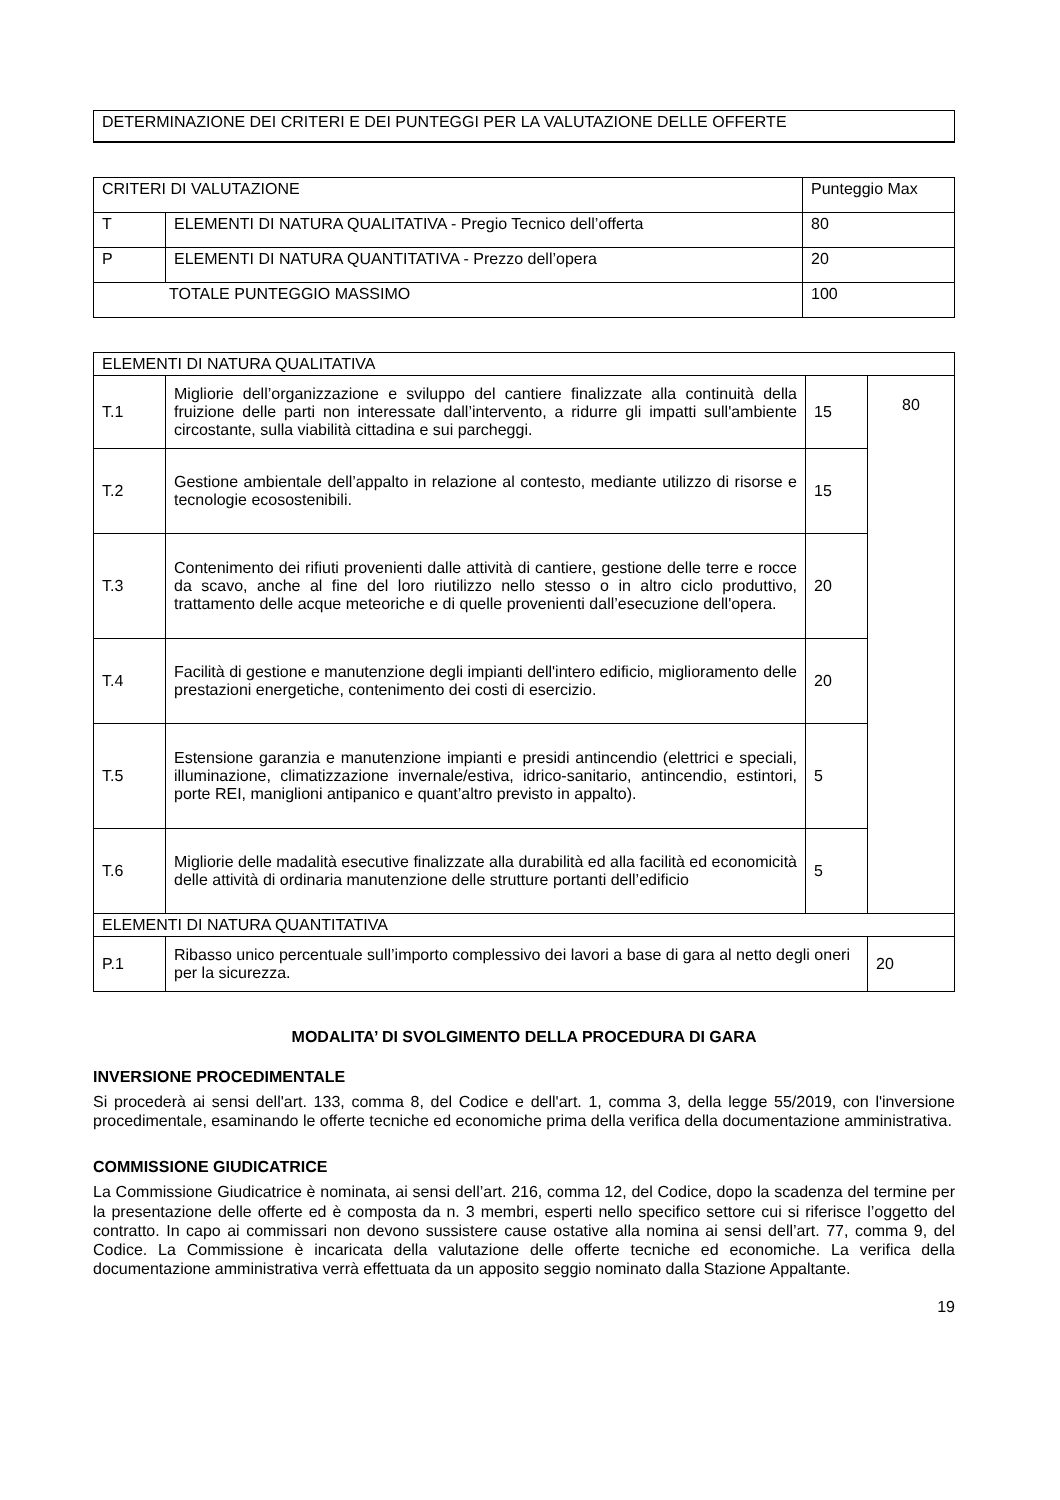DETERMINAZIONE DEI CRITERI E DEI PUNTEGGI PER LA VALUTAZIONE DELLE OFFERTE
| CRITERI DI VALUTAZIONE | | Punteggio Max |
| T | ELEMENTI DI NATURA QUALITATIVA - Pregio Tecnico dell’offerta | 80 |
| P | ELEMENTI DI NATURA QUANTITATIVA - Prezzo dell’opera | 20 |
| TOTALE PUNTEGGIO MASSIMO | | 100 |
| ELEMENTI DI NATURA QUALITATIVA | | | |
| T.1 | Migliorie dell’organizzazione e sviluppo del cantiere finalizzate alla continuità della fruizione delle parti non interessate dall’intervento, a ridurre gli impatti sull'ambiente circostante, sulla viabilità cittadina e sui parcheggi. | 15 | 80 |
| T.2 | Gestione ambientale dell’appalto in relazione al contesto, mediante utilizzo di risorse e tecnologie ecosostenibili. | 15 | |
| T.3 | Contenimento dei rifiuti provenienti dalle attività di cantiere, gestione delle terre e rocce da scavo, anche al fine del loro riutilizzo nello stesso o in altro ciclo produttivo, trattamento delle acque meteoriche e di quelle provenienti dall’esecuzione dell'opera. | 20 | |
| T.4 | Facilità di gestione e manutenzione degli impianti dell'intero edificio, miglioramento delle prestazioni energetiche, contenimento dei costi di esercizio. | 20 | |
| T.5 | Estensione garanzia e manutenzione impianti e presidi antincendio (elettrici e speciali, illuminazione, climatizzazione invernale/estiva, idrico-sanitario, antincendio, estintori, porte REI, maniglioni antipanico e quant’altro previsto in appalto). | 5 | |
| T.6 | Migliorie delle madalità esecutive finalizzate alla durabilità ed alla facilità ed economicità delle attività di ordinaria manutenzione delle strutture portanti dell’edificio | 5 | |
| ELEMENTI DI NATURA QUANTITATIVA | | | |
| P.1 | Ribasso unico percentuale sull’importo complessivo dei lavori a base di gara al netto degli oneri per la sicurezza. | | 20 |
MODALITA’ DI SVOLGIMENTO DELLA PROCEDURA DI GARA
INVERSIONE PROCEDIMENTALE
Si procederà ai sensi dell'art. 133, comma 8, del Codice e dell'art. 1, comma 3, della legge 55/2019, con l'inversione procedimentale, esaminando le offerte tecniche ed economiche prima della verifica della documentazione amministrativa.
COMMISSIONE GIUDICATRICE
La Commissione Giudicatrice è nominata, ai sensi dell’art. 216, comma 12, del Codice, dopo la scadenza del termine per la presentazione delle offerte ed è composta da n. 3 membri, esperti nello specifico settore cui si riferisce l’oggetto del contratto. In capo ai commissari non devono sussistere cause ostative alla nomina ai sensi dell’art. 77, comma 9, del Codice. La Commissione è incaricata della valutazione delle offerte tecniche ed economiche. La verifica della documentazione amministrativa verrà effettuata da un apposito seggio nominato dalla Stazione Appaltante.
19